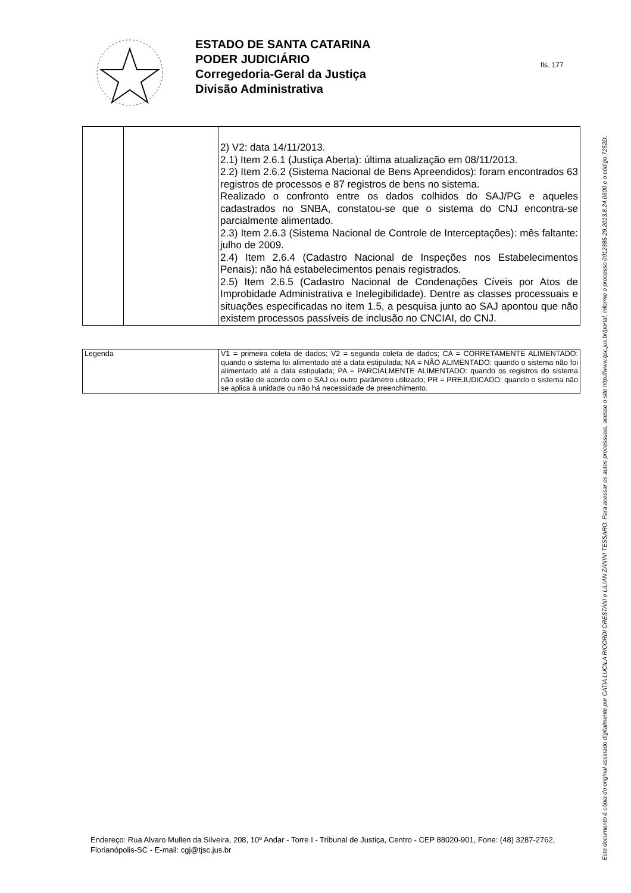ESTADO DE SANTA CATARINA
PODER JUDICIÁRIO
Corregedoria-Geral da Justiça
Divisão Administrativa
fls. 177
Este documento é cópia do original assinado digitalmente por CATIA LUCILA RICORDI CRESTANI e LILIAN ZANINI TESSARO. Para acessar os autos processuais, acesse o site http://www.tjsc.jus.br/portal, informe o processo 0012385-29.2013.8.24.0600 e o código 7252D.
| | | 2) V2: data 14/11/2013. 2.1) Item 2.6.1 (Justiça Aberta): última atualização em 08/11/2013. 2.2) Item 2.6.2 (Sistema Nacional de Bens Apreendidos): foram encontrados 63 registros de processos e 87 registros de bens no sistema. Realizado o confronto entre os dados colhidos do SAJ/PG e aqueles cadastrados no SNBA, constatou-se que o sistema do CNJ encontra-se parcialmente alimentado. 2.3) Item 2.6.3 (Sistema Nacional de Controle de Interceptações): mês faltante: julho de 2009. 2.4) Item 2.6.4 (Cadastro Nacional de Inspeções nos Estabelecimentos Penais): não há estabelecimentos penais registrados. 2.5) Item 2.6.5 (Cadastro Nacional de Condenações Cíveis por Atos de Improbidade Administrativa e Inelegibilidade). Dentre as classes processuais e situações especificadas no item 1.5, a pesquisa junto ao SAJ apontou que não existem processos passíveis de inclusão no CNCIAI, do CNJ. |
| Legenda | V1 = primeira coleta de dados; V2 = segunda coleta de dados; CA = CORRETAMENTE ALIMENTADO: quando o sistema foi alimentado até a data estipulada; NA = NÃO ALIMENTADO: quando o sistema não foi alimentado até a data estipulada; PA = PARCIALMENTE ALIMENTADO: quando os registros do sistema não estão de acordo com o SAJ ou outro parâmetro utilizado; PR = PREJUDICADO: quando o sistema não se aplica à unidade ou não há necessidade de preenchimento. |
Endereço: Rua Alvaro Mullen da Silveira, 208, 10º Andar - Torre I - Tribunal de Justiça, Centro - CEP 88020-901, Fone: (48) 3287-2762, Florianópolis-SC - E-mail: cgj@tjsc.jus.br